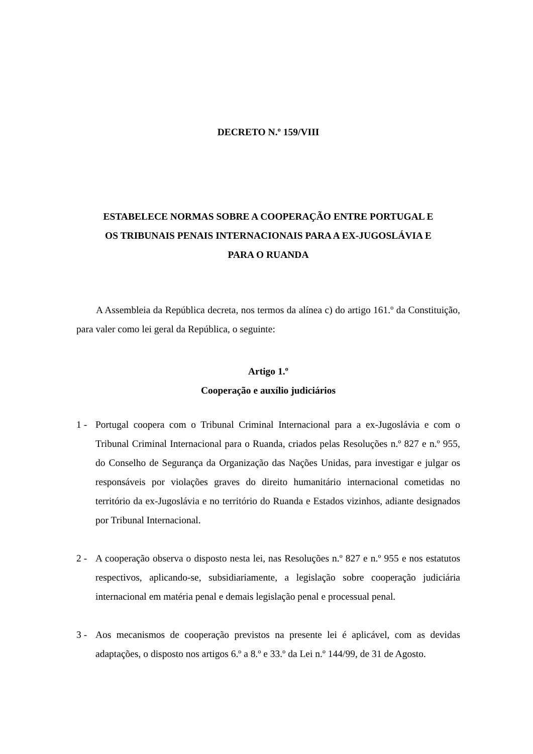DECRETO N.º 159/VIII
ESTABELECE NORMAS SOBRE A COOPERAÇÃO ENTRE PORTUGAL E
OS TRIBUNAIS PENAIS INTERNACIONAIS PARA A EX-JUGOSLÁVIA E
PARA O RUANDA
A Assembleia da República decreta, nos termos da alínea c) do artigo 161.º da Constituição, para valer como lei geral da República, o seguinte:
Artigo 1.º
Cooperação e auxílio judiciários
1 - Portugal coopera com o Tribunal Criminal Internacional para a ex-Jugoslávia e com o Tribunal Criminal Internacional para o Ruanda, criados pelas Resoluções n.º 827 e n.º 955, do Conselho de Segurança da Organização das Nações Unidas, para investigar e julgar os responsáveis por violações graves do direito humanitário internacional cometidas no território da ex-Jugoslávia e no território do Ruanda e Estados vizinhos, adiante designados por Tribunal Internacional.
2 - A cooperação observa o disposto nesta lei, nas Resoluções n.º 827 e n.º 955 e nos estatutos respectivos, aplicando-se, subsidiariamente, a legislação sobre cooperação judiciária internacional em matéria penal e demais legislação penal e processual penal.
3 - Aos mecanismos de cooperação previstos na presente lei é aplicável, com as devidas adaptações, o disposto nos artigos 6.º a 8.º e 33.º da Lei n.º 144/99, de 31 de Agosto.